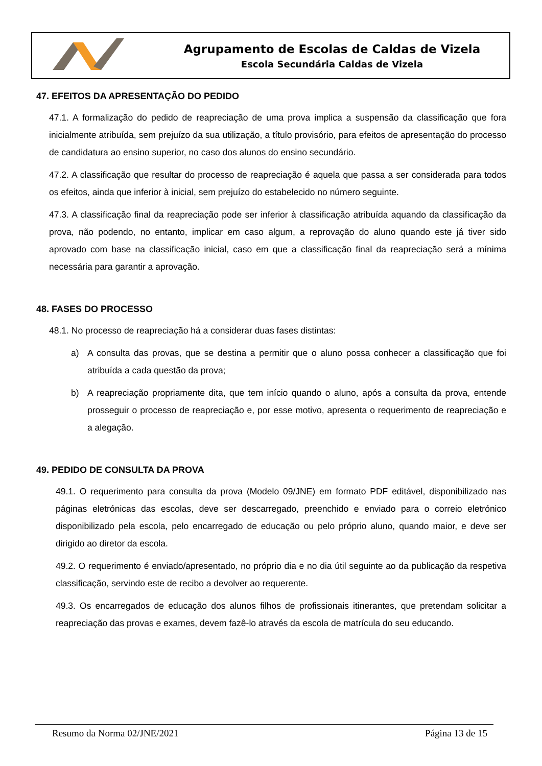Agrupamento de Escolas de Caldas de Vizela
Escola Secundária Caldas de Vizela
47. EFEITOS DA APRESENTAÇÃO DO PEDIDO
47.1. A formalização do pedido de reapreciação de uma prova implica a suspensão da classificação que fora inicialmente atribuída, sem prejuízo da sua utilização, a título provisório, para efeitos de apresentação do processo de candidatura ao ensino superior, no caso dos alunos do ensino secundário.
47.2. A classificação que resultar do processo de reapreciação é aquela que passa a ser considerada para todos os efeitos, ainda que inferior à inicial, sem prejuízo do estabelecido no número seguinte.
47.3. A classificação final da reapreciação pode ser inferior à classificação atribuída aquando da classificação da prova, não podendo, no entanto, implicar em caso algum, a reprovação do aluno quando este já tiver sido aprovado com base na classificação inicial, caso em que a classificação final da reapreciação será a mínima necessária para garantir a aprovação.
48. FASES DO PROCESSO
48.1. No processo de reapreciação há a considerar duas fases distintas:
a) A consulta das provas, que se destina a permitir que o aluno possa conhecer a classificação que foi atribuída a cada questão da prova;
b) A reapreciação propriamente dita, que tem início quando o aluno, após a consulta da prova, entende prosseguir o processo de reapreciação e, por esse motivo, apresenta o requerimento de reapreciação e a alegação.
49. PEDIDO DE CONSULTA DA PROVA
49.1. O requerimento para consulta da prova (Modelo 09/JNE) em formato PDF editável, disponibilizado nas páginas eletrónicas das escolas, deve ser descarregado, preenchido e enviado para o correio eletrónico disponibilizado pela escola, pelo encarregado de educação ou pelo próprio aluno, quando maior, e deve ser dirigido ao diretor da escola.
49.2. O requerimento é enviado/apresentado, no próprio dia e no dia útil seguinte ao da publicação da respetiva classificação, servindo este de recibo a devolver ao requerente.
49.3. Os encarregados de educação dos alunos filhos de profissionais itinerantes, que pretendam solicitar a reapreciação das provas e exames, devem fazê-lo através da escola de matrícula do seu educando.
Resumo da Norma 02/JNE/2021 Página 13 de 15